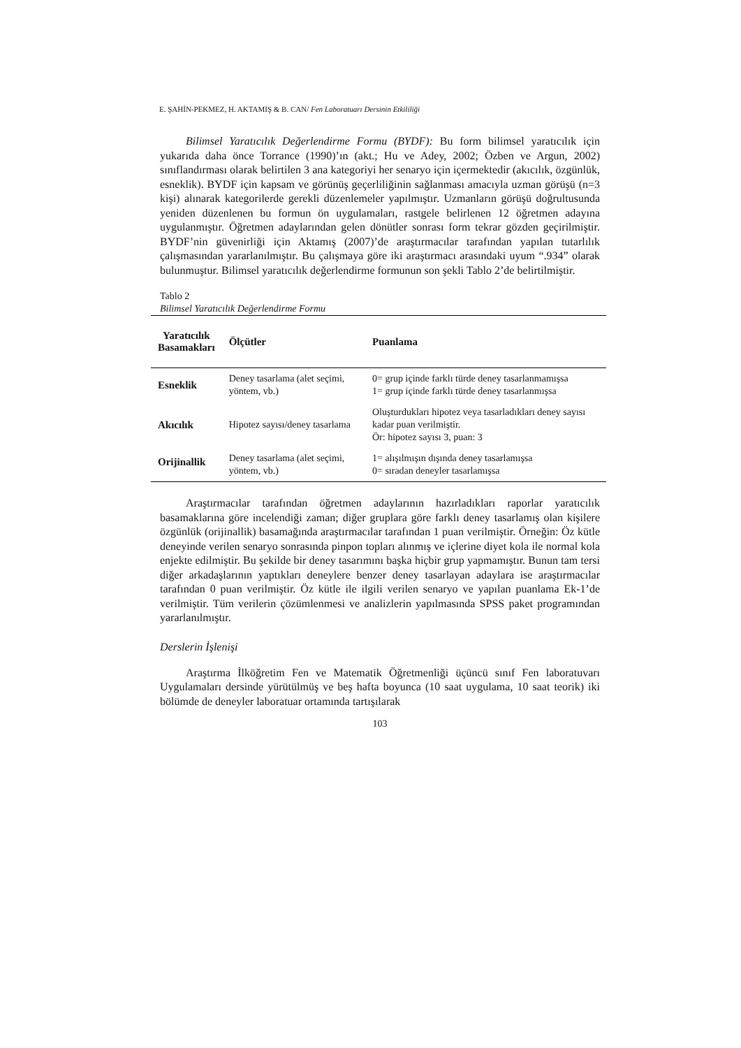E. ŞAHİN-PEKMEZ, H. AKTAMIŞ & B. CAN/ Fen Laboratuarı Dersinin Etkililiği
Bilimsel Yaratıcılık Değerlendirme Formu (BYDF): Bu form bilimsel yaratıcılık için yukarıda daha önce Torrance (1990)’ın (akt.; Hu ve Adey, 2002; Özben ve Argun, 2002) sınıflandırması olarak belirtilen 3 ana kategoriyi her senaryo için içermektedir (akıcılık, özgünlük, esneklik). BYDF için kapsam ve görünüş geçerliliğinin sağlanması amacıyla uzman görüşü (n=3 kişi) alınarak kategorilerde gerekli düzenlemeler yapılmıştır. Uzmanların görüşü doğrultusunda yeniden düzenlenen bu formun ön uygulamaları, rastgele belirlenen 12 öğretmen adayına uygulanmıştır. Öğretmen adaylarından gelen dönütler sonrası form tekrar gözden geçirilmiştir. BYDF’nin güvenirliği için Aktamış (2007)’de araştırmacılar tarafından yapılan tutarlılık çalışmasından yararlanılmıştır. Bu çalışmaya göre iki araştırmacı arasındaki uyum “.934” olarak bulunmuştur. Bilimsel yaratıcılık değerlendirme formunun son şekli Tablo 2’de belirtilmiştir.
Tablo 2
Bilimsel Yaratıcılık Değerlendirme Formu
| Yaratıcılık Basamakları | Ölçütler | Puanlama |
| --- | --- | --- |
| Esneklik | Deney tasarlama (alet seçimi, yöntem, vb.) | 0= grup içinde farklı türde deney tasarlanmamışsa 1= grup içinde farklı türde deney tasarlanmışsa |
| Akıcılık | Hipotez sayısı/deney tasarlama | Oluşturdukları hipotez veya tasarladıkları deney sayısı kadar puan verilmiştir. Ör: hipotez sayısı 3, puan: 3 |
| Orijinallik | Deney tasarlama (alet seçimi, yöntem, vb.) | 1= alışılmışın dışında deney tasarlamışsa 0= sıradan deneyler tasarlamışsa |
Araştırmacılar tarafından öğretmen adaylarının hazırladıkları raporlar yaratıcılık basamaklarına göre incelendiği zaman; diğer gruplara göre farklı deney tasarlamış olan kişilere özgünlük (orijinallik) basamağında araştırmacılar tarafından 1 puan verilmiştir. Örneğin: Öz kütle deneyinde verilen senaryo sonrasında pinpon topları alınmış ve içlerine diyet kola ile normal kola enjekte edilmiştir. Bu şekilde bir deney tasarımını başka hiçbir grup yapmamıştır. Bunun tam tersi diğer arkadaşlarının yaptıkları deneylere benzer deney tasarlayan adaylara ise araştırmacılar tarafından 0 puan verilmiştir. Öz kütle ile ilgili verilen senaryo ve yapılan puanlama Ek-1’de verilmiştir. Tüm verilerin çözümlenmesi ve analizlerin yapılmasında SPSS paket programından yararlanılmıştır.
Derslerin İşlenişi
Araştırma İlköğretim Fen ve Matematik Öğretmenliği üçüncü sınıf Fen laboratuvarı Uygulamaları dersinde yürütülmüş ve beş hafta boyunca (10 saat uygulama, 10 saat teorik) iki bölümde de deneyler laboratuar ortamında tartışılarak
103